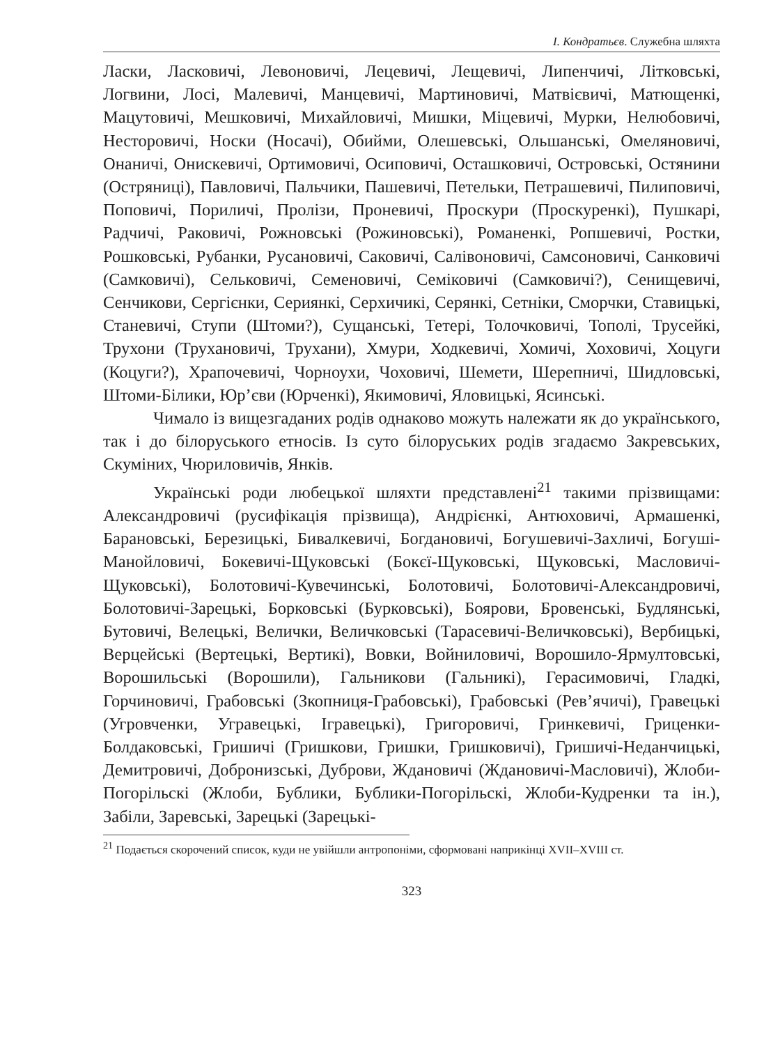І. Кондратьєв. Служебна шляхта
Ласки, Ласковичі, Левоновичі, Лецевичі, Лещевичі, Липенчичі, Літковські, Логвини, Лосі, Малевичі, Манцевичі, Мартиновичі, Матвієвичі, Матющенкі, Мацутовичі, Мешковичі, Михайловичі, Мишки, Міцевичі, Мурки, Нелюбовичі, Несторовичі, Носки (Носачі), Обийми, Олешевські, Ольшанські, Омеляновичі, Онаничі, Онискевичі, Ортимовичі, Осиповичі, Осташковичі, Островські, Остянини (Остряниці), Павловичі, Пальчики, Пашевичі, Петельки, Петрашевичі, Пилиповичі, Поповичі, Пориличі, Пролізи, Проневичі, Проскури (Проскуренкі), Пушкарі, Радчичі, Раковичі, Рожновські (Рожиновські), Романенкі, Ропшевичі, Ростки, Рошковські, Рубанки, Русановичі, Саковичі, Салівоновичі, Самсоновичі, Санковичі (Самковичі), Сельковичі, Семеновичі, Семіковичі (Самковичі?), Сенищевичі, Сенчикови, Сергієнки, Сериянкі, Серхичикі, Серянкі, Сетніки, Сморчки, Ставицькі, Станевичі, Ступи (Штоми?), Сущанські, Тетері, Толочковичі, Тополі, Трусейкі, Трухони (Трухановичі, Трухани), Хмури, Ходкевичі, Хомичі, Хоховичі, Хоцуги (Коцуги?), Храпочевичі, Чорноухи, Чоховичі, Шемети, Шерепничі, Шидловські, Штоми-Білики, Юр’єви (Юрченкі), Якимовичі, Яловицькі, Ясинські.
Чимало із вищезгаданих родів однаково можуть належати як до українського, так і до білоруського етносів. Із суто білоруських родів згадаємо Закревських, Скуміних, Чюриловичів, Янків.
Українські роди любецької шляхти представлені<sup>21</sup> такими прізвищами: Александровичі (русифікація прізвища), Андрієнкі, Антюховичі, Армашенкі, Барановські, Березицькі, Бивалкевичі, Богдановичі, Богушевичі-Захличі, Богуші-Манойловичі, Бокевичі-Щуковські (Бокєї-Щуковські, Щуковські, Масловичі-Щуковські), Болотовичі-Кувечинські, Болотовичі, Болотовичі-Александровичі, Болотовичі-Зарецькі, Борковські (Бурковські), Боярови, Бровенські, Будлянські, Бутовичі, Велецькі, Велички, Величковські (Тарасевичі-Величковські), Вербицькі, Верцейські (Вертецькі, Вертикі), Вовки, Войниловичі, Ворошило-Ярмултовські, Ворошильські (Ворошили), Гальникови (Гальникі), Герасимовичі, Гладкі, Горчиновичі, Грабовські (Зкопниця-Грабовські), Грабовські (Рев’ячичі), Гравецькі (Угровченки, Угравецькі, Ігравецькі), Григоровичі, Гринкевичі, Гриценки-Болдаковські, Гришичі (Гришкови, Гришки, Гришковичі), Гришичі-Неданчицькі, Демитровичі, Добронизські, Дуброви, Ждановичі (Ждановичі-Масловичі), Жлоби-Погорільскі (Жлоби, Бублики, Бублики-Погорільскі, Жлоби-Кудренки та ін.), Забіли, Заревські, Зарецькі (Зарецькі-
<sup>21</sup> Подається скорочений список, куди не увійшли антропоніми, сформовані наприкінці XVII–XVIII ст.
323